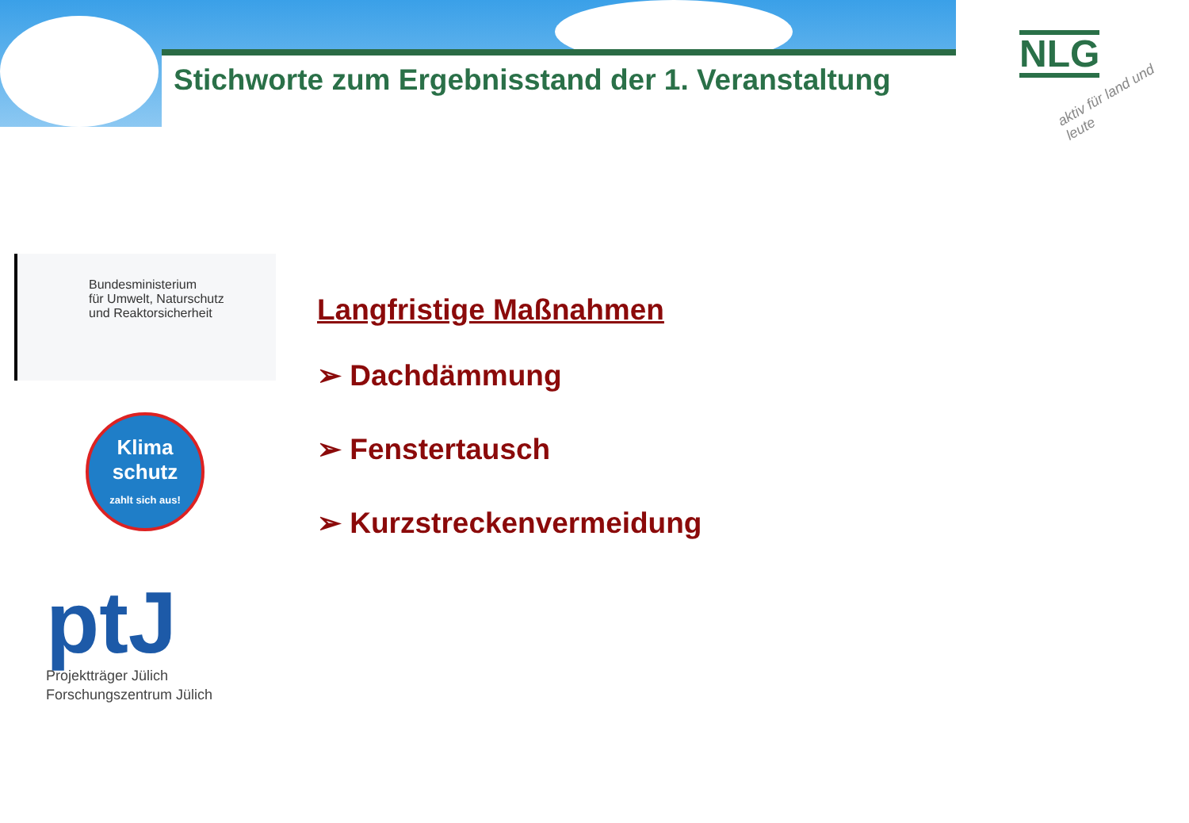Stichworte zum Ergebnisstand der 1. Veranstaltung
NLG
aktiv für land und leute
Bundesministerium
für Umwelt, Naturschutz
und Reaktorsicherheit
Klima
schutz
zahlt sich aus!
ptJ
Projektträger Jülich
Forschungszentrum Jülich
Langfristige Maßnahmen
➢ Dachdämmung
➢ Fenstertausch
➢ Kurzstreckenvermeidung